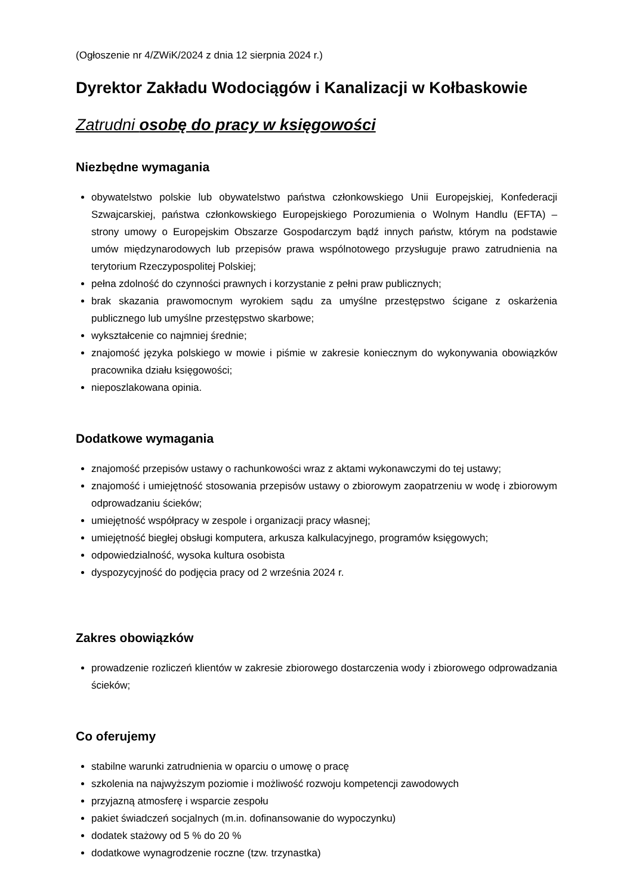(Ogłoszenie nr 4/ZWiK/2024 z dnia 12 sierpnia 2024 r.)
Dyrektor Zakładu Wodociągów i Kanalizacji w Kołbaskowie
Zatrudni osobę do pracy w księgowości
Niezbędne wymagania
obywatelstwo polskie lub obywatelstwo państwa członkowskiego Unii Europejskiej, Konfederacji Szwajcarskiej, państwa członkowskiego Europejskiego Porozumienia o Wolnym Handlu (EFTA) – strony umowy o Europejskim Obszarze Gospodarczym bądź innych państw, którym na podstawie umów międzynarodowych lub przepisów prawa wspólnotowego przysługuje prawo zatrudnienia na terytorium Rzeczypospolitej Polskiej;
pełna zdolność do czynności prawnych i korzystanie z pełni praw publicznych;
brak skazania prawomocnym wyrokiem sądu za umyślne przestępstwo ścigane z oskarżenia publicznego lub umyślne przestępstwo skarbowe;
wykształcenie co najmniej średnie;
znajomość języka polskiego w mowie i piśmie w zakresie koniecznym do wykonywania obowiązków pracownika działu księgowości;
nieposzlakowana opinia.
Dodatkowe wymagania
znajomość przepisów ustawy o rachunkowości wraz z aktami wykonawczymi do tej ustawy;
znajomość i umiejętność stosowania przepisów ustawy o zbiorowym zaopatrzeniu w wodę i zbiorowym odprowadzaniu ścieków;
umiejętność współpracy w zespole i organizacji pracy własnej;
umiejętność biegłej obsługi komputera, arkusza kalkulacyjnego, programów księgowych;
odpowiedzialność, wysoka kultura osobista
dyspozycyjność do podjęcia pracy od 2 września 2024 r.
Zakres obowiązków
prowadzenie rozliczeń klientów w zakresie zbiorowego dostarczenia wody i zbiorowego odprowadzania ścieków;
Co oferujemy
stabilne warunki zatrudnienia w oparciu o umowę o pracę
szkolenia na najwyższym poziomie i możliwość rozwoju kompetencji zawodowych
przyjazną atmosferę i wsparcie zespołu
pakiet świadczeń socjalnych (m.in. dofinansowanie do wypoczynku)
dodatek stażowy od 5 % do 20 %
dodatkowe wynagrodzenie roczne (tzw. trzynastka)